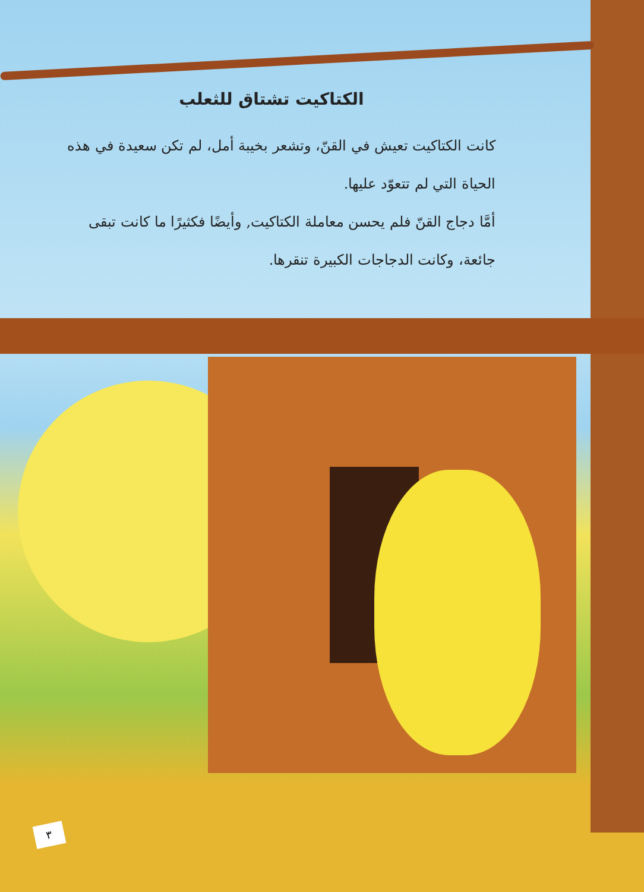الكتاكيت تشتاق للثعلب
كانت الكتاكيت تعيش في القنّ، وتشعر بخيبة أمل، لم تكن سعيدة في هذه الحياة التي لم تتعوّد عليها.
أمَّا دجاج القنّ فلم يحسن معاملة الكتاكيت, وأيضًا فكثيرًا ما كانت تبقى جائعة، وكانت الدجاجات الكبيرة تنقرها.
٣